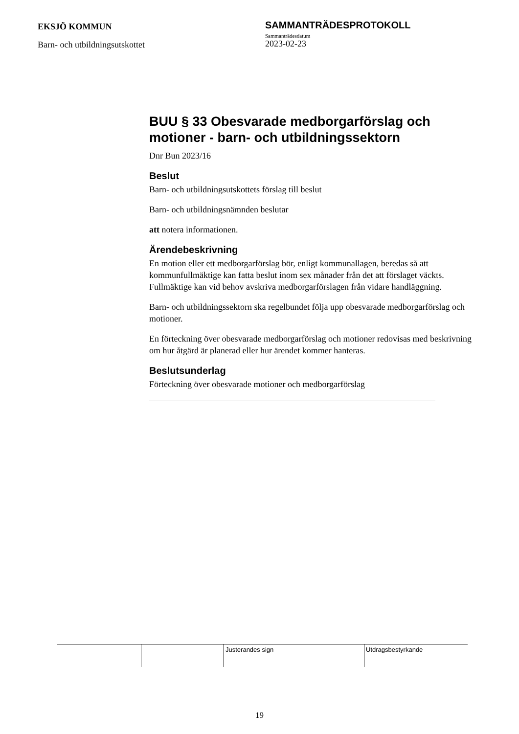EKSJÖ KOMMUN
Barn- och utbildningsutskottet
SAMMANTRÄDESPROTOKOLL
Sammanträdesdatum
2023-02-23
BUU § 33 Obesvarade medborgarförslag och motioner - barn- och utbildningssektorn
Dnr Bun 2023/16
Beslut
Barn- och utbildningsutskottets förslag till beslut
Barn- och utbildningsnämnden beslutar
att notera informationen.
Ärendebeskrivning
En motion eller ett medborgarförslag bör, enligt kommunallagen, beredas så att kommunfullmäktige kan fatta beslut inom sex månader från det att förslaget väckts. Fullmäktige kan vid behov avskriva medborgarförslagen från vidare handläggning.
Barn- och utbildningssektorn ska regelbundet följa upp obesvarade medborgarförslag och motioner.
En förteckning över obesvarade medborgarförslag och motioner redovisas med beskrivning om hur åtgärd är planerad eller hur ärendet kommer hanteras.
Beslutsunderlag
Förteckning över obesvarade motioner och medborgarförslag
Justerandes sign Utdragsbestyrkande
19